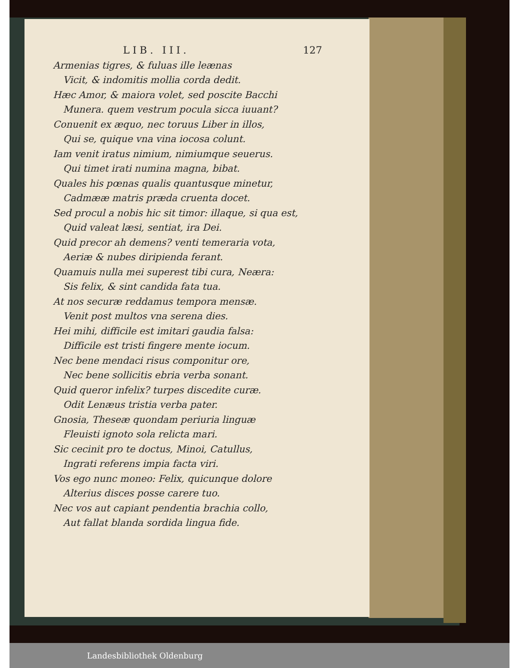LIB. III. 127
Armenias tigres, & fuluas ille leænas
Vicit, & indomitis mollia corda dedit.
Hæc Amor, & maiora volet, sed poscite Bacchi
Munera. quem vestrum pocula sicca iuuant?
Conuenit ex æquo, nec toruus Liber in illos,
Qui se, quique vna vina iocosa colunt.
Iam venit iratus nimium, nimiumque seuerus.
Qui timet irati numina magna, bibat.
Quales his pœnas qualis quantusque minetur,
Cadmææ matris præda cruenta docet.
Sed procul a nobis hic sit timor: illaque, si qua est,
Quid valeat læsi, sentiat, ira Dei.
Quid precor ah demens? venti temeraria vota,
Aeriæ & nubes diripienda ferant.
Quamuis nulla mei superest tibi cura, Neæra:
Sis felix, & sint candida fata tua.
At nos securæ reddamus tempora mensæ.
Venit post multos vna serena dies.
Hei mihi, difficile est imitari gaudia falsa:
Difficile est tristi fingere mente iocum.
Nec bene mendaci risus componitur ore,
Nec bene sollicitis ebria verba sonant.
Quid queror infelix? turpes discedite curæ.
Odit Lenæus tristia verba pater.
Gnosia, Theseæ quondam periuria linguæ
Fleuisti ignoto sola relicta mari.
Sic cecinit pro te doctus, Minoi, Catullus,
Ingrati referens impia facta viri.
Vos ego nunc moneo: Felix, quicunque dolore
Alterius disces posse carere tuo.
Nec vos aut capiant pendentia brachia collo,
Aut fallat blanda sordida lingua fide.
Landesbibliothek Oldenburg